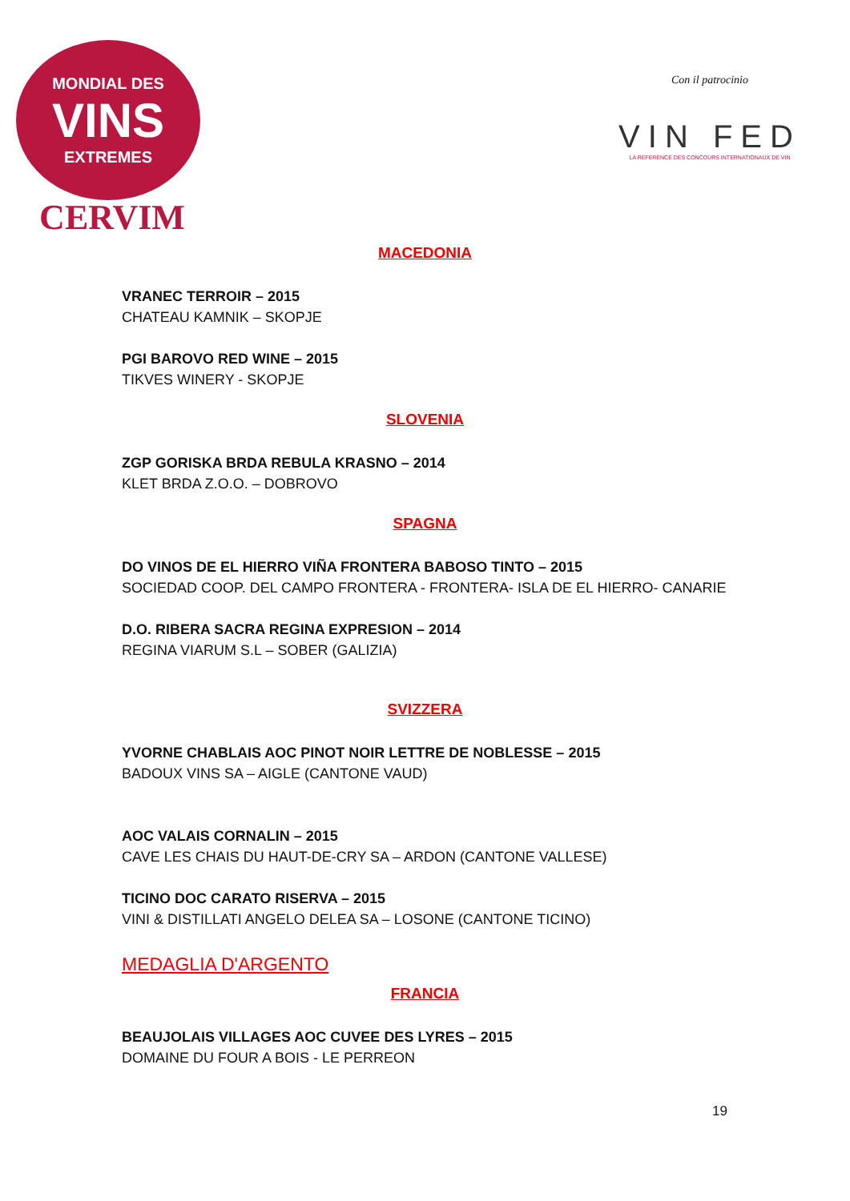MONDIAL DES
VINS
EXTREMES
CERVIM
Con il patrocinio
VIN FED
LA REFERENCE DES CONCOURS INTERNATIONAUX DE VIN
MACEDONIA
VRANEC TERROIR – 2015
CHATEAU KAMNIK – SKOPJE
PGI BAROVO RED WINE – 2015
TIKVES WINERY - SKOPJE
SLOVENIA
ZGP GORISKA BRDA REBULA KRASNO – 2014
KLET BRDA Z.O.O. – DOBROVO
SPAGNA
DO VINOS DE EL HIERRO VIÑA FRONTERA BABOSO TINTO – 2015
SOCIEDAD COOP. DEL CAMPO FRONTERA - FRONTERA- ISLA DE EL HIERRO- CANARIE
D.O. RIBERA SACRA REGINA EXPRESION – 2014
REGINA VIARUM S.L – SOBER (GALIZIA)
SVIZZERA
YVORNE CHABLAIS AOC PINOT NOIR LETTRE DE NOBLESSE – 2015
BADOUX VINS SA – AIGLE (CANTONE VAUD)
AOC VALAIS CORNALIN – 2015
CAVE LES CHAIS DU HAUT-DE-CRY SA – ARDON (CANTONE VALLESE)
TICINO DOC CARATO RISERVA – 2015
VINI & DISTILLATI ANGELO DELEA SA – LOSONE (CANTONE TICINO)
MEDAGLIA D'ARGENTO
FRANCIA
BEAUJOLAIS VILLAGES AOC CUVEE DES LYRES – 2015
DOMAINE DU FOUR A BOIS - LE PERREON
19